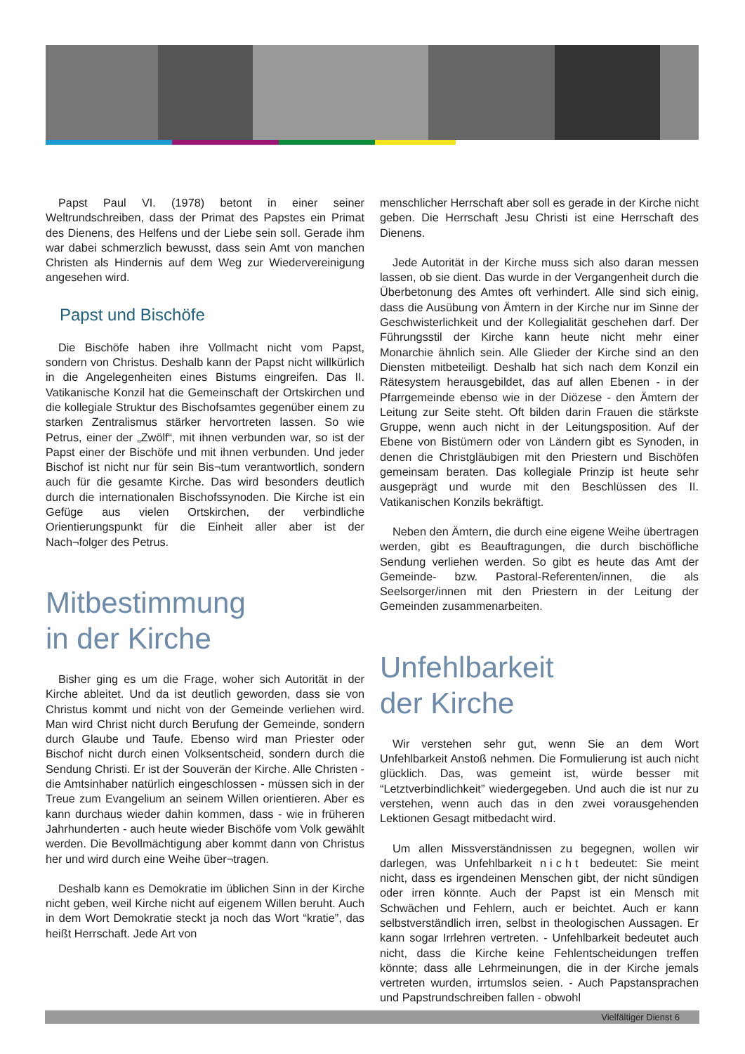Papst Paul VI. (1978) betont in einer seiner Weltrundschreiben, dass der Primat des Papstes ein Primat des Dienens, des Helfens und der Liebe sein soll. Gerade ihm war dabei schmerzlich bewusst, dass sein Amt von manchen Christen als Hindernis auf dem Weg zur Wiedervereinigung angesehen wird.
Papst und Bischöfe
Die Bischöfe haben ihre Vollmacht nicht vom Papst, sondern von Christus. Deshalb kann der Papst nicht willkürlich in die Angelegenheiten eines Bistums eingreifen. Das II. Vatikanische Konzil hat die Gemeinschaft der Ortskirchen und die kollegiale Struktur des Bischofsamtes gegenüber einem zu starken Zentralismus stärker hervortreten lassen. So wie Petrus, einer der „Zwölf“, mit ihnen verbunden war, so ist der Papst einer der Bischöfe und mit ihnen verbunden. Und jeder Bischof ist nicht nur für sein Bis¬tum verantwortlich, sondern auch für die gesamte Kirche. Das wird besonders deutlich durch die internationalen Bischofssynoden. Die Kirche ist ein Gefüge aus vielen Ortskirchen, der verbindliche Orientierungspunkt für die Einheit aller aber ist der Nach¬folger des Petrus.
Mitbestimmung
in der Kirche
Bisher ging es um die Frage, woher sich Autorität in der Kirche ableitet. Und da ist deutlich geworden, dass sie von Christus kommt und nicht von der Gemeinde verliehen wird. Man wird Christ nicht durch Berufung der Gemeinde, sondern durch Glaube und Taufe. Ebenso wird man Priester oder Bischof nicht durch einen Volksentscheid, sondern durch die Sendung Christi. Er ist der Souverän der Kirche. Alle Christen - die Amtsinhaber natürlich eingeschlossen - müssen sich in der Treue zum Evangelium an seinem Willen orientieren. Aber es kann durchaus wieder dahin kommen, dass - wie in früheren Jahrhunderten - auch heute wieder Bischöfe vom Volk gewählt werden. Die Bevollmächtigung aber kommt dann von Christus her und wird durch eine Weihe über¬tragen.
Deshalb kann es Demokratie im üblichen Sinn in der Kirche nicht geben, weil Kirche nicht auf eigenem Willen beruht. Auch in dem Wort Demokratie steckt ja noch das Wort “kratie”, das heißt Herrschaft. Jede Art von
menschlicher Herrschaft aber soll es gerade in der Kirche nicht geben. Die Herrschaft Jesu Christi ist eine Herrschaft des Dienens.
Jede Autorität in der Kirche muss sich also daran messen lassen, ob sie dient. Das wurde in der Vergangenheit durch die Überbetonung des Amtes oft verhindert. Alle sind sich einig, dass die Ausübung von Ämtern in der Kirche nur im Sinne der Geschwisterlichkeit und der Kollegialität geschehen darf. Der Führungsstil der Kirche kann heute nicht mehr einer Monarchie ähnlich sein. Alle Glieder der Kirche sind an den Diensten mitbeteiligt. Deshalb hat sich nach dem Konzil ein Rätesystem herausgebildet, das auf allen Ebenen - in der Pfarrgemeinde ebenso wie in der Diözese - den Ämtern der Leitung zur Seite steht. Oft bilden darin Frauen die stärkste Gruppe, wenn auch nicht in der Leitungsposition. Auf der Ebene von Bistümern oder von Ländern gibt es Synoden, in denen die Christgläubigen mit den Priestern und Bischöfen gemeinsam beraten. Das kollegiale Prinzip ist heute sehr ausgeprägt und wurde mit den Beschlüssen des II. Vatikanischen Konzils bekräftigt.
Neben den Ämtern, die durch eine eigene Weihe übertragen werden, gibt es Beauftragungen, die durch bischöfliche Sendung verliehen werden. So gibt es heute das Amt der Gemeinde- bzw. Pastoral-Referenten/innen, die als Seelsorger/innen mit den Priestern in der Leitung der Gemeinden zusammenarbeiten.
Unfehlbarkeit
der Kirche
Wir verstehen sehr gut, wenn Sie an dem Wort Unfehlbarkeit Anstoß nehmen. Die Formulierung ist auch nicht glücklich. Das, was gemeint ist, würde besser mit “Letztverbindlichkeit” wiedergegeben. Und auch die ist nur zu verstehen, wenn auch das in den zwei vorausgehenden Lektionen Gesagt mitbedacht wird.
Um allen Missverständnissen zu begegnen, wollen wir darlegen, was Unfehlbarkeit nicht bedeutet: Sie meint nicht, dass es irgendeinen Menschen gibt, der nicht sündigen oder irren könnte. Auch der Papst ist ein Mensch mit Schwächen und Fehlern, auch er beichtet. Auch er kann selbstverständlich irren, selbst in theologischen Aussagen. Er kann sogar Irrlehren vertreten. - Unfehlbarkeit bedeutet auch nicht, dass die Kirche keine Fehlentscheidungen treffen könnte; dass alle Lehrmeinungen, die in der Kirche jemals vertreten wurden, irrtumslos seien. - Auch Papstansprachen und Papstrundschreiben fallen - obwohl
Vielfältiger Dienst 6